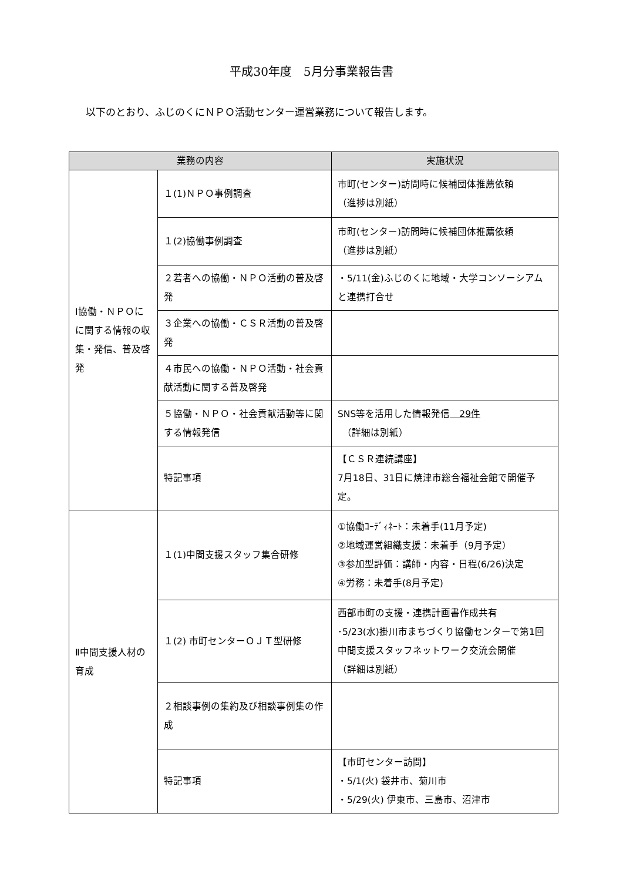平成30年度　5月分事業報告書
以下のとおり、ふじのくにＮＰＯ活動センター運営業務について報告します。
| 業務の内容 | | 実施状況 |
| --- | --- | --- |
| Ⅰ協働・ＮＰＯにに関する情報の収集・発信、普及啓発 | １(1)ＮＰＯ事例調査 | 市町(センター)訪問時に候補団体推薦依頼 （進捗は別紙） |
| | １(2)協働事例調査 | 市町(センター)訪問時に候補団体推薦依頼 （進捗は別紙） |
| | ２若者への協働・ＮＰＯ活動の普及啓発 | ・5/11(金)ふじのくに地域・大学コンソーシアムと連携打合せ |
| | ３企業への協働・ＣＳＲ活動の普及啓発 | |
| | ４市民への協働・ＮＰＯ活動・社会貢献活動に関する普及啓発 | |
| | ５協働・ＮＰＯ・社会貢献活動等に関する情報発信 | SNS等を活用した情報発信 29件 （詳細は別紙） |
| | 特記事項 | 【ＣＳＲ連続講座】 7月18日、31日に焼津市総合福祉会館で開催予定。 |
| Ⅱ中間支援人材の育成 | １(1)中間支援スタッフ集合研修 | ①協働ｺｰﾃﾞｨﾈｰﾄ：未着手(11月予定) ②地域運営組織支援：未着手（9月予定） ③参加型評価：講師・内容・日程(6/26)決定 ④労務：未着手(8月予定) |
| | １(2) 市町センターＯＪＴ型研修 | 西部市町の支援・連携計画書作成共有 ･5/23(水)掛川市まちづくり協働センターで第1回中間支援スタッフネットワーク交流会開催 （詳細は別紙） |
| | ２相談事例の集約及び相談事例集の作成 | |
| | 特記事項 | 【市町センター訪問】 ・5/1(火) 袋井市、菊川市 ・5/29(火) 伊東市、三島市、沼津市 |